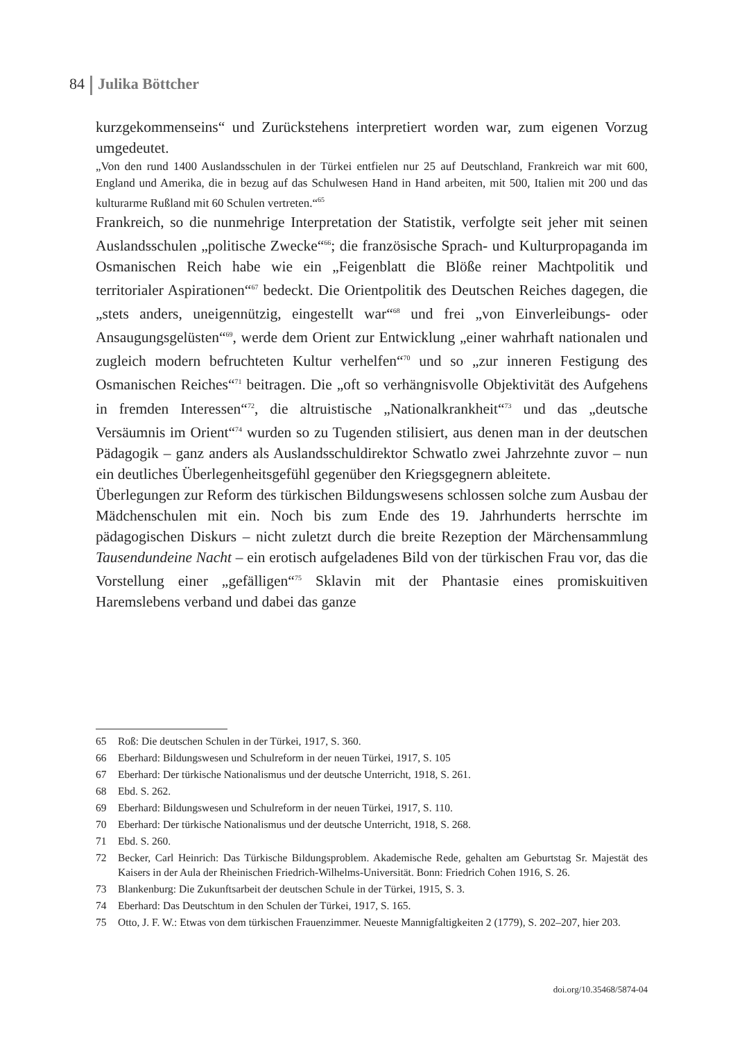84 Julika Böttcher
kurzgekommenseins“ und Zurückstehens interpretiert worden war, zum eigenen Vorzug umgedeutet.
„Von den rund 1400 Auslandsschulen in der Türkei entfielen nur 25 auf Deutschland, Frankreich war mit 600, England und Amerika, die in bezug auf das Schulwesen Hand in Hand arbeiten, mit 500, Italien mit 200 und das kulturarme Rußland mit 60 Schulen vertreten.“<sup>65</sup>
Frankreich, so die nunmehrige Interpretation der Statistik, verfolgte seit jeher mit seinen Auslandsschulen „politische Zwecke“<sup>66</sup>; die französische Sprach- und Kulturpropaganda im Osmanischen Reich habe wie ein „Feigenblatt die Blöße reiner Machtpolitik und territorialer Aspirationen“<sup>67</sup> bedeckt. Die Orientpolitik des Deutschen Reiches dagegen, die „stets anders, uneigennützig, eingestellt war“<sup>68</sup> und frei „von Einverleibungs- oder Ansaugungsgelüsten“<sup>69</sup>, werde dem Orient zur Entwicklung „einer wahrhaft nationalen und zugleich modern befruchteten Kultur verhelfen“<sup>70</sup> und so „zur inneren Festigung des Osmanischen Reiches“<sup>71</sup> beitragen. Die „oft so verhängnisvolle Objektivität des Aufgehens in fremden Interessen“<sup>72</sup>, die altruistische „Nationalkrankheit“<sup>73</sup> und das „deutsche Versäumnis im Orient“<sup>74</sup> wurden so zu Tugenden stilisiert, aus denen man in der deutschen Pädagogik – ganz anders als Auslandsschuldirektor Schwatlo zwei Jahrzehnte zuvor – nun ein deutliches Überlegenheitsgefühl gegenüber den Kriegsgegnern ableitete.
Überlegungen zur Reform des türkischen Bildungswesens schlossen solche zum Ausbau der Mädchenschulen mit ein. Noch bis zum Ende des 19. Jahrhunderts herrschte im pädagogischen Diskurs – nicht zuletzt durch die breite Rezeption der Märchensammlung Tausendundeine Nacht – ein erotisch aufgeladenes Bild von der türkischen Frau vor, das die Vorstellung einer „gefälligen“<sup>75</sup> Sklavin mit der Phantasie eines promiskuitiven Haremslebens verband und dabei das ganze
65 Roß: Die deutschen Schulen in der Türkei, 1917, S. 360.
66 Eberhard: Bildungswesen und Schulreform in der neuen Türkei, 1917, S. 105
67 Eberhard: Der türkische Nationalismus und der deutsche Unterricht, 1918, S. 261.
68 Ebd. S. 262.
69 Eberhard: Bildungswesen und Schulreform in der neuen Türkei, 1917, S. 110.
70 Eberhard: Der türkische Nationalismus und der deutsche Unterricht, 1918, S. 268.
71 Ebd. S. 260.
72 Becker, Carl Heinrich: Das Türkische Bildungsproblem. Akademische Rede, gehalten am Geburtstag Sr. Majestät des Kaisers in der Aula der Rheinischen Friedrich-Wilhelms-Universität. Bonn: Friedrich Cohen 1916, S. 26.
73 Blankenburg: Die Zukunftsarbeit der deutschen Schule in der Türkei, 1915, S. 3.
74 Eberhard: Das Deutschtum in den Schulen der Türkei, 1917, S. 165.
75 Otto, J. F. W.: Etwas von dem türkischen Frauenzimmer. Neueste Mannigfaltigkeiten 2 (1779), S. 202–207, hier 203.
doi.org/10.35468/5874-04